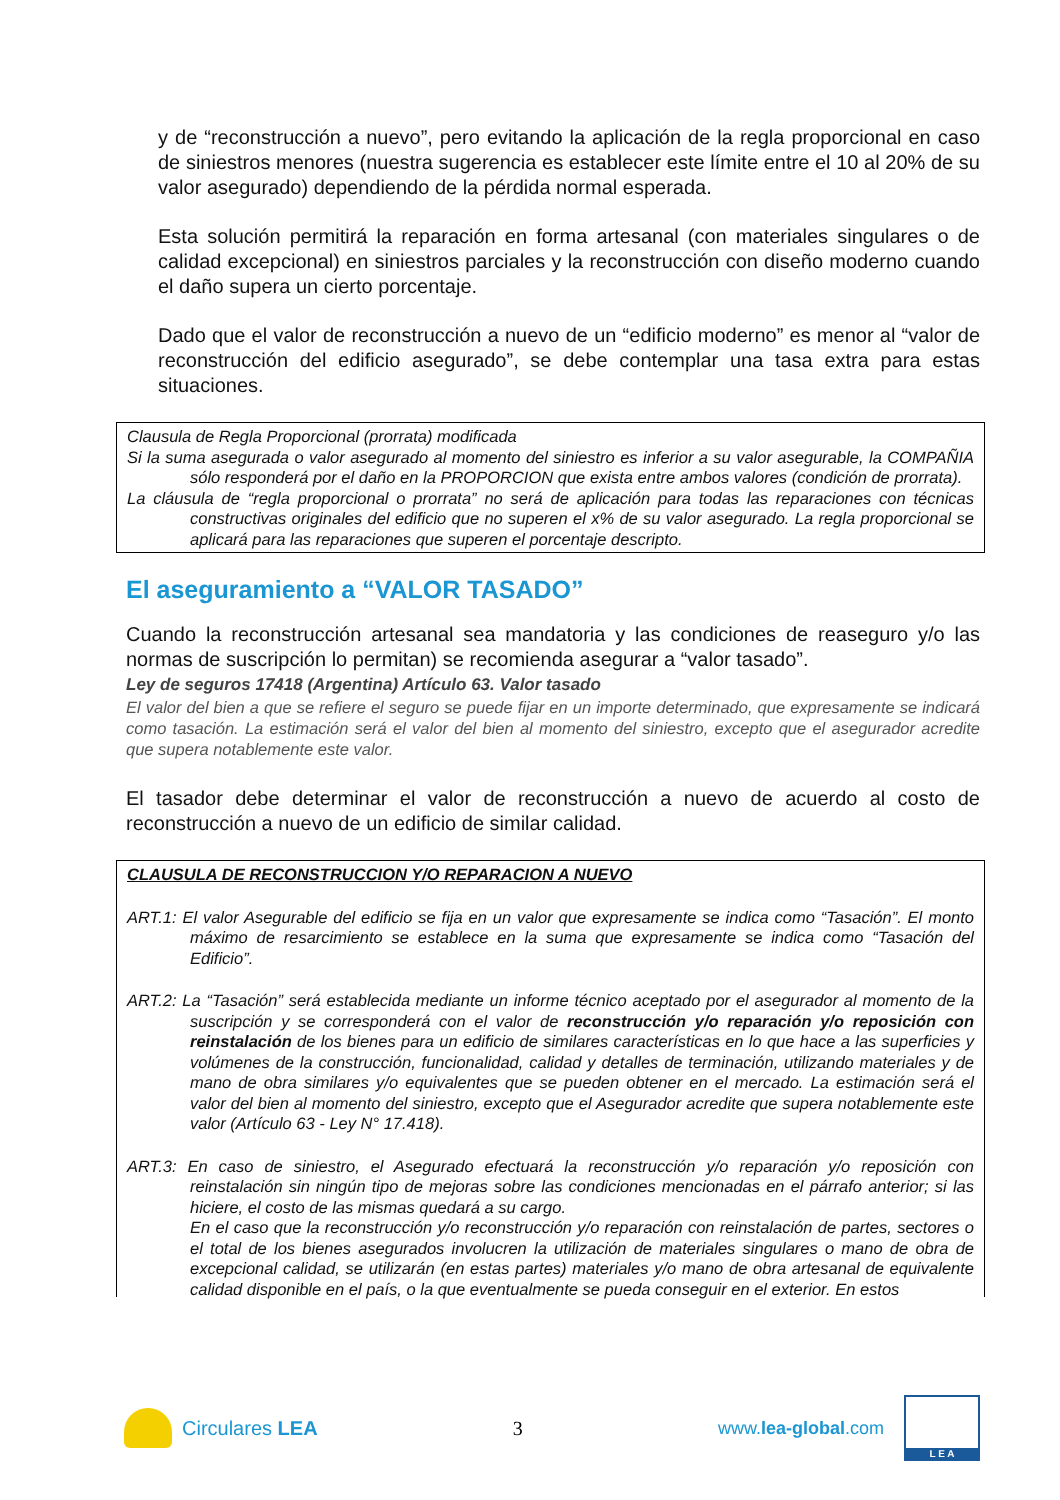y de “reconstrucción a nuevo”, pero evitando la aplicación de la regla proporcional en caso de siniestros menores (nuestra sugerencia es establecer este límite entre el 10 al 20% de su valor asegurado) dependiendo de la pérdida normal esperada.
Esta solución permitirá la reparación en forma artesanal (con materiales singulares o de calidad excepcional) en siniestros parciales y la reconstrucción con diseño moderno cuando el daño supera un cierto porcentaje.
Dado que el valor de reconstrucción a nuevo de un “edificio moderno” es menor al “valor de reconstrucción del edificio asegurado”, se debe contemplar una tasa extra para estas situaciones.
Clausula de Regla Proporcional (prorrata) modificada
Si la suma asegurada o valor asegurado al momento del siniestro es inferior a su valor asegurable, la COMPAÑIA sólo responderá por el daño en la PROPORCION que exista entre ambos valores (condición de prorrata).
La cláusula de “regla proporcional o prorrata” no será de aplicación para todas las reparaciones con técnicas constructivas originales del edificio que no superen el x% de su valor asegurado. La regla proporcional se aplicará para las reparaciones que superen el porcentaje descripto.
El aseguramiento a “VALOR TASADO”
Cuando la reconstrucción artesanal sea mandatoria y las condiciones de reaseguro y/o las normas de suscripción lo permitan) se recomienda asegurar a “valor tasado”.
Ley de seguros 17418 (Argentina) Artículo 63. Valor tasado
El valor del bien a que se refiere el seguro se puede fijar en un importe determinado, que expresamente se indicará como tasación. La estimación será el valor del bien al momento del siniestro, excepto que el asegurador acredite que supera notablemente este valor.
El tasador debe determinar el valor de reconstrucción a nuevo de acuerdo al costo de reconstrucción a nuevo de un edificio de similar calidad.
CLAUSULA DE RECONSTRUCCION Y/O REPARACION A NUEVO
ART.1: El valor Asegurable del edificio se fija en un valor que expresamente se indica como “Tasación”. El monto máximo de resarcimiento se establece en la suma que expresamente se indica como “Tasación del Edificio”.
ART.2: La “Tasación” será establecida mediante un informe técnico aceptado por el asegurador al momento de la suscripción y se corresponderá con el valor de reconstrucción y/o reparación y/o reposición con reinstalación de los bienes para un edificio de similares características en lo que hace a las superficies y volúmenes de la construcción, funcionalidad, calidad y detalles de terminación, utilizando materiales y de mano de obra similares y/o equivalentes que se pueden obtener en el mercado. La estimación será el valor del bien al momento del siniestro, excepto que el Asegurador acredite que supera notablemente este valor (Artículo 63 - Ley N° 17.418).
ART.3: En caso de siniestro, el Asegurado efectuará la reconstrucción y/o reparación y/o reposición con reinstalación sin ningún tipo de mejoras sobre las condiciones mencionadas en el párrafo anterior; si las hiciere, el costo de las mismas quedará a su cargo.
En el caso que la reconstrucción y/o reconstrucción y/o reparación con reinstalación de partes, sectores o el total de los bienes asegurados involucren la utilización de materiales singulares o mano de obra de excepcional calidad, se utilizarán (en estas partes) materiales y/o mano de obra artesanal de equivalente calidad disponible en el país, o la que eventualmente se pueda conseguir en el exterior. En estos
Circulares LEA 3
www.lea-global.com
L E A